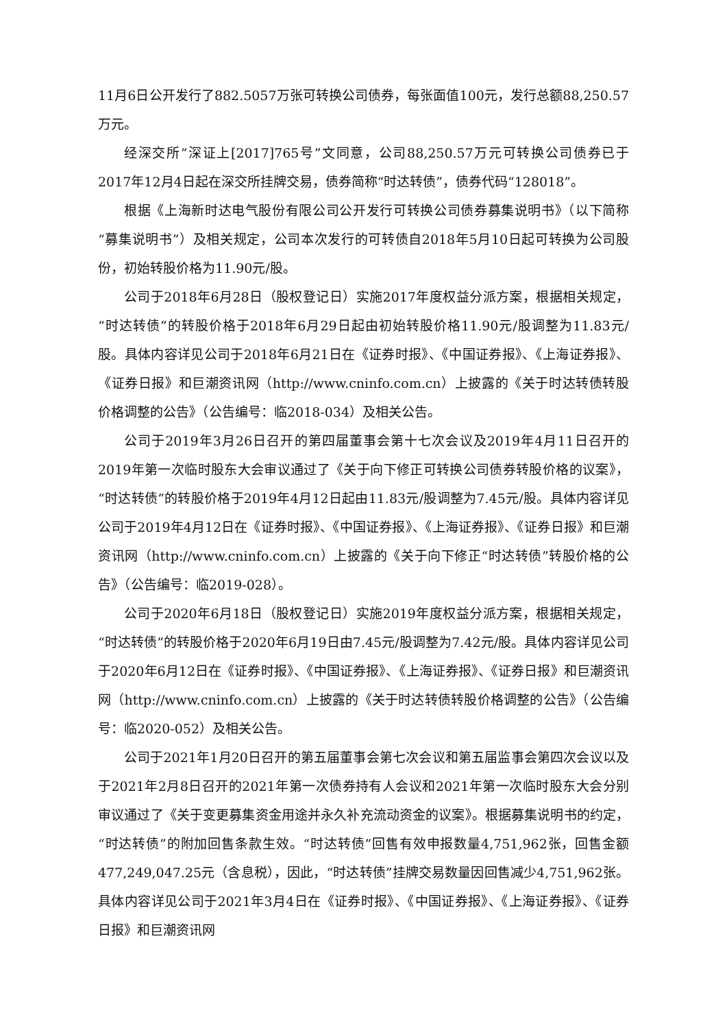11月6日公开发行了882.5057万张可转换公司债券，每张面值100元，发行总额88,250.57万元。
经深交所“深证上[2017]765号”文同意，公司88,250.57万元可转换公司债券已于2017年12月4日起在深交所挂牌交易，债券简称“时达转债”，债券代码“128018”。
根据《上海新时达电气股份有限公司公开发行可转换公司债券募集说明书》（以下简称“募集说明书”）及相关规定，公司本次发行的可转债自2018年5月10日起可转换为公司股份，初始转股价格为11.90元/股。
公司于2018年6月28日（股权登记日）实施2017年度权益分派方案，根据相关规定，“时达转债”的转股价格于2018年6月29日起由初始转股价格11.90元/股调整为11.83元/股。具体内容详见公司于2018年6月21日在《证券时报》、《中国证券报》、《上海证券报》、《证券日报》和巨潮资讯网（http://www.cninfo.com.cn）上披露的《关于时达转债转股价格调整的公告》（公告编号：临2018-034）及相关公告。
公司于2019年3月26日召开的第四届董事会第十七次会议及2019年4月11日召开的2019年第一次临时股东大会审议通过了《关于向下修正可转换公司债券转股价格的议案》，“时达转债”的转股价格于2019年4月12日起由11.83元/股调整为7.45元/股。具体内容详见公司于2019年4月12日在《证券时报》、《中国证券报》、《上海证券报》、《证券日报》和巨潮资讯网（http://www.cninfo.com.cn）上披露的《关于向下修正“时达转债”转股价格的公告》（公告编号：临2019-028）。
公司于2020年6月18日（股权登记日）实施2019年度权益分派方案，根据相关规定，“时达转债”的转股价格于2020年6月19日由7.45元/股调整为7.42元/股。具体内容详见公司于2020年6月12日在《证券时报》、《中国证券报》、《上海证券报》、《证券日报》和巨潮资讯网（http://www.cninfo.com.cn）上披露的《关于时达转债转股价格调整的公告》（公告编号：临2020-052）及相关公告。
公司于2021年1月20日召开的第五届董事会第七次会议和第五届监事会第四次会议以及于2021年2月8日召开的2021年第一次债券持有人会议和2021年第一次临时股东大会分别审议通过了《关于变更募集资金用途并永久补充流动资金的议案》。根据募集说明书的约定，“时达转债”的附加回售条款生效。“时达转债”回售有效申报数量4,751,962张，回售金额477,249,047.25元（含息税），因此，“时达转债”挂牌交易数量因回售减少4,751,962张。具体内容详见公司于2021年3月4日在《证券时报》、《中国证券报》、《上海证券报》、《证券日报》和巨潮资讯网